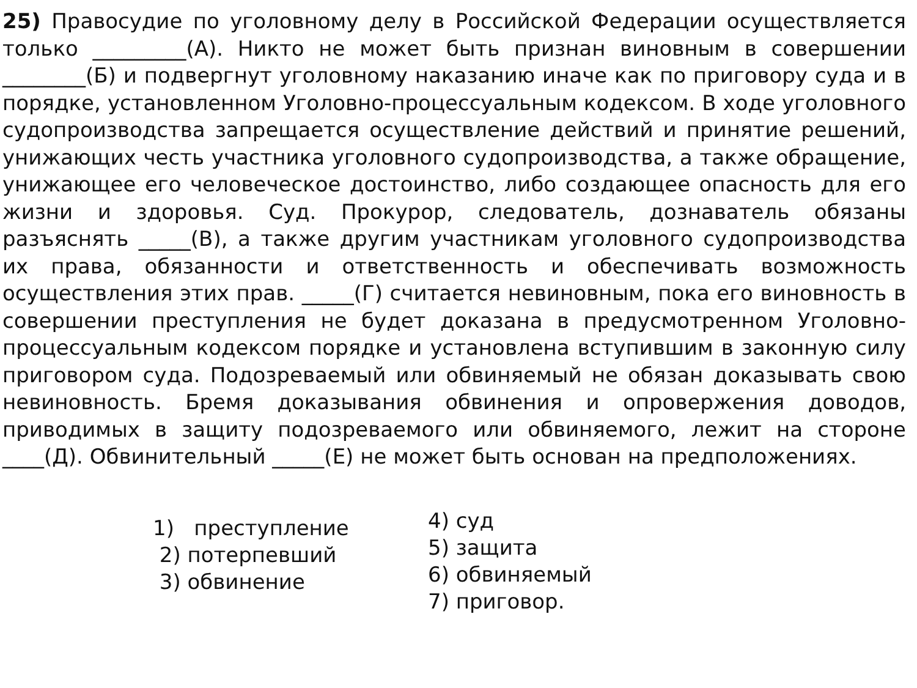25) Правосудие по уголовному делу в Российской Федерации осуществляется только _________(А). Никто не может быть признан виновным в совершении ________(Б) и подвергнут уголовному наказанию иначе как по приговору суда и в порядке, установленном Уголовно-процессуальным кодексом. В ходе уголовного судопроизводства запрещается осуществление действий и принятие решений, унижающих честь участника уголовного судопроизводства, а также обращение, унижающее его человеческое достоинство, либо создающее опасность для его жизни и здоровья. Суд. Прокурор, следователь, дознаватель обязаны разъяснять _____(В), а также другим участникам уголовного судопроизводства их права, обязанности и ответственность и обеспечивать возможность осуществления этих прав. _____(Г) считается невиновным, пока его виновность в совершении преступления не будет доказана в предусмотренном Уголовно-процессуальным кодексом порядке и установлена вступившим в законную силу приговором суда. Подозреваемый или обвиняемый не обязан доказывать свою невиновность. Бремя доказывания обвинения и опровержения доводов, приводимых в защиту подозреваемого или обвиняемого, лежит на стороне ____(Д). Обвинительный _____(Е) не может быть основан на предположениях.
1) преступление
2) потерпевший
3) обвинение
4) суд
5) защита
6) обвиняемый
7) приговор.